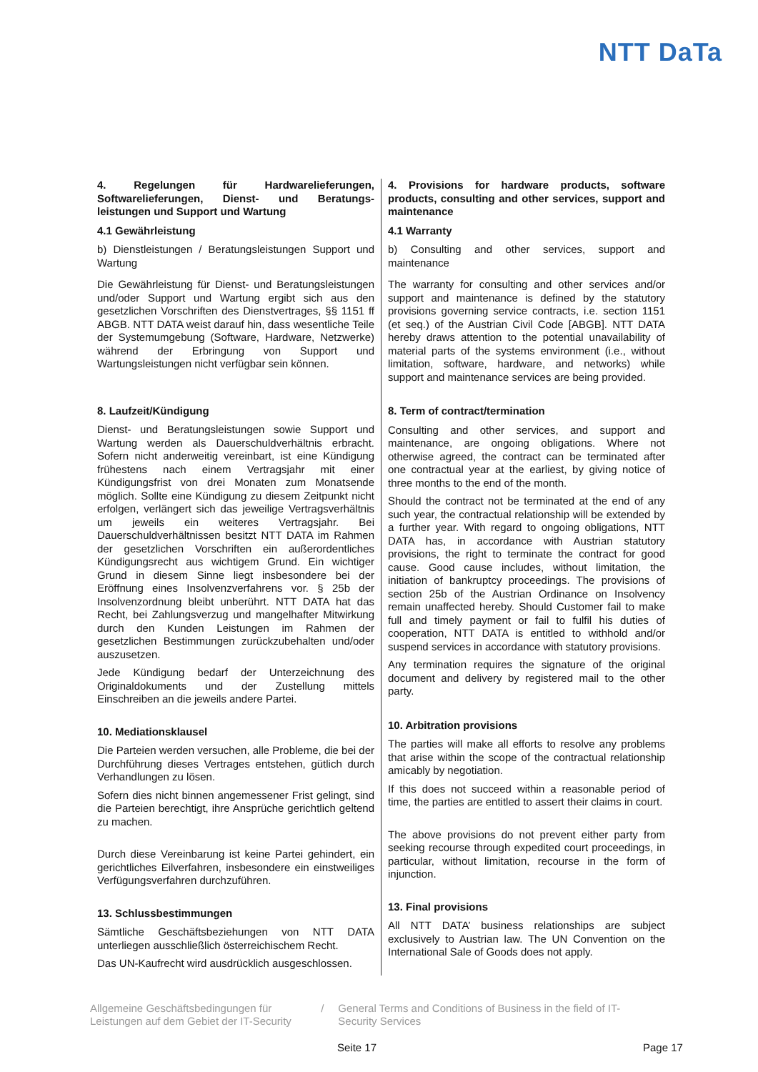NTT DaTa
4. Regelungen für Hardwarelieferungen, Softwarelieferungen, Dienst- und Beratungs-leistungen und Support und Wartung
4.1 Gewährleistung
b) Dienstleistungen / Beratungsleistungen Support und Wartung
Die Gewährleistung für Dienst- und Beratungsleistungen und/oder Support und Wartung ergibt sich aus den gesetzlichen Vorschriften des Dienstvertrages, §§ 1151 ff ABGB. NTT DATA weist darauf hin, dass wesentliche Teile der Systemumgebung (Software, Hardware, Netzwerke) während der Erbringung von Support und Wartungsleistungen nicht verfügbar sein können.
8. Laufzeit/Kündigung
Dienst- und Beratungsleistungen sowie Support und Wartung werden als Dauerschuldverhältnis erbracht. Sofern nicht anderweitig vereinbart, ist eine Kündigung frühestens nach einem Vertragsjahr mit einer Kündigungsfrist von drei Monaten zum Monatsende möglich. Sollte eine Kündigung zu diesem Zeitpunkt nicht erfolgen, verlängert sich das jeweilige Vertragsverhältnis um jeweils ein weiteres Vertragsjahr. Bei Dauerschuldverhältnissen besitzt NTT DATA im Rahmen der gesetzlichen Vorschriften ein außerordentliches Kündigungsrecht aus wichtigem Grund. Ein wichtiger Grund in diesem Sinne liegt insbesondere bei der Eröffnung eines Insolvenzverfahrens vor. § 25b der Insolvenzordnung bleibt unberührt. NTT DATA hat das Recht, bei Zahlungsverzug und mangelhafter Mitwirkung durch den Kunden Leistungen im Rahmen der gesetzlichen Bestimmungen zurückzubehalten und/oder auszusetzen.
Jede Kündigung bedarf der Unterzeichnung des Originaldokuments und der Zustellung mittels Einschreiben an die jeweils andere Partei.
10. Mediationsklausel
Die Parteien werden versuchen, alle Probleme, die bei der Durchführung dieses Vertrages entstehen, gütlich durch Verhandlungen zu lösen.
Sofern dies nicht binnen angemessener Frist gelingt, sind die Parteien berechtigt, ihre Ansprüche gerichtlich geltend zu machen.
Durch diese Vereinbarung ist keine Partei gehindert, ein gerichtliches Eilverfahren, insbesondere ein einstweiliges Verfügungsverfahren durchzuführen.
13. Schlussbestimmungen
Sämtliche Geschäftsbeziehungen von NTT DATA unterliegen ausschließlich österreichischem Recht.
Das UN-Kaufrecht wird ausdrücklich ausgeschlossen.
4. Provisions for hardware products, software products, consulting and other services, support and maintenance
4.1 Warranty
b) Consulting and other services, support and maintenance
The warranty for consulting and other services and/or support and maintenance is defined by the statutory provisions governing service contracts, i.e. section 1151 (et seq.) of the Austrian Civil Code [ABGB]. NTT DATA hereby draws attention to the potential unavailability of material parts of the systems environment (i.e., without limitation, software, hardware, and networks) while support and maintenance services are being provided.
8. Term of contract/termination
Consulting and other services, and support and maintenance, are ongoing obligations. Where not otherwise agreed, the contract can be terminated after one contractual year at the earliest, by giving notice of three months to the end of the month.
Should the contract not be terminated at the end of any such year, the contractual relationship will be extended by a further year. With regard to ongoing obligations, NTT DATA has, in accordance with Austrian statutory provisions, the right to terminate the contract for good cause. Good cause includes, without limitation, the initiation of bankruptcy proceedings. The provisions of section 25b of the Austrian Ordinance on Insolvency remain unaffected hereby. Should Customer fail to make full and timely payment or fail to fulfil his duties of cooperation, NTT DATA is entitled to withhold and/or suspend services in accordance with statutory provisions.
Any termination requires the signature of the original document and delivery by registered mail to the other party.
10. Arbitration provisions
The parties will make all efforts to resolve any problems that arise within the scope of the contractual relationship amicably by negotiation.
If this does not succeed within a reasonable period of time, the parties are entitled to assert their claims in court.
The above provisions do not prevent either party from seeking recourse through expedited court proceedings, in particular, without limitation, recourse in the form of injunction.
13. Final provisions
All NTT DATA’ business relationships are subject exclusively to Austrian law. The UN Convention on the International Sale of Goods does not apply.
Allgemeine Geschäftsbedingungen für Leistungen auf dem Gebiet der IT-Security
/ General Terms and Conditions of Business in the field of IT-Security Services
Seite 17 Page 17